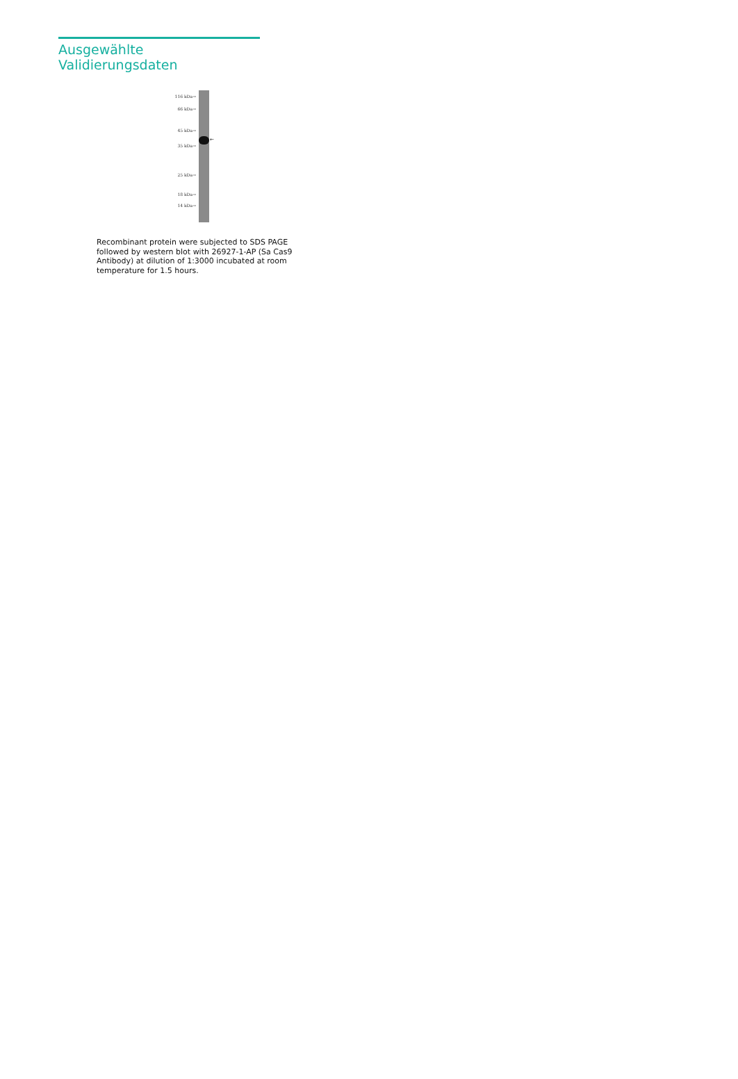Ausgewählte Validierungsdaten
116 kDa→
66 kDa→
45 kDa→
35 kDa→
25 kDa→
18 kDa→
14 kDa→
←
Recombinant protein were subjected to SDS PAGE followed by western blot with 26927-1-AP (Sa Cas9 Antibody) at dilution of 1:3000 incubated at room temperature for 1.5 hours.